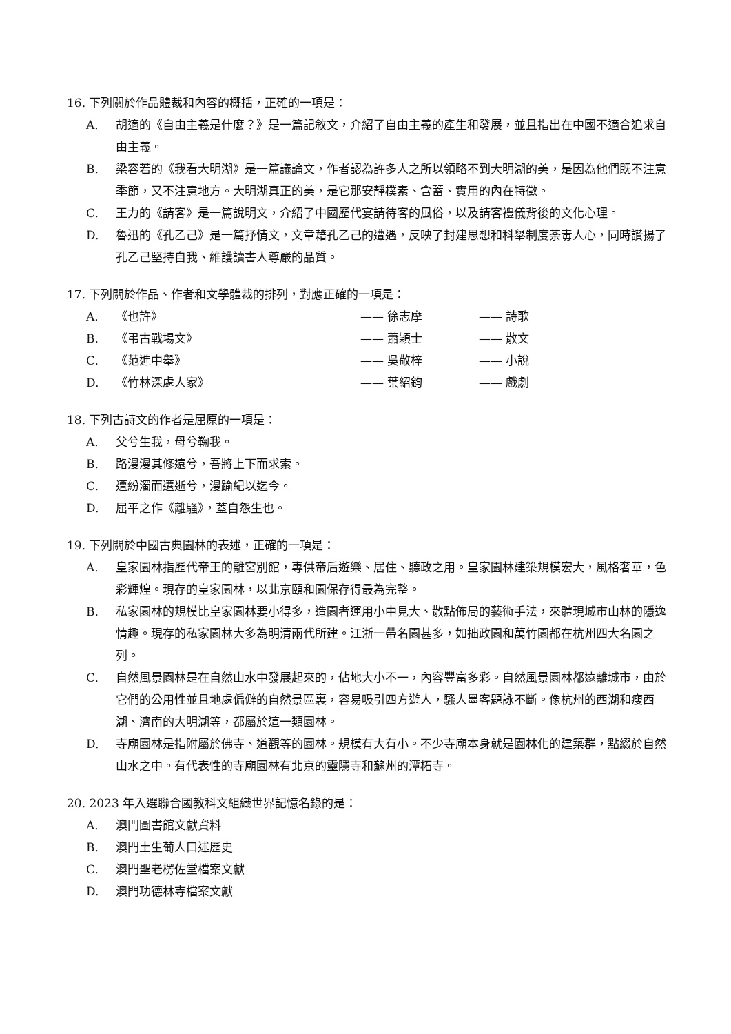16. 下列關於作品體裁和內容的概括，正確的一項是：
A. 胡適的《自由主義是什麼？》是一篇記敘文，介紹了自由主義的產生和發展，並且指出在中國不適合追求自由主義。
B. 梁容若的《我看大明湖》是一篇議論文，作者認為許多人之所以領略不到大明湖的美，是因為他們既不注意季節，又不注意地方。大明湖真正的美，是它那安靜樸素、含蓄、實用的內在特徵。
C. 王力的《請客》是一篇說明文，介紹了中國歷代宴請待客的風俗，以及請客禮儀背後的文化心理。
D. 魯迅的《孔乙己》是一篇抒情文，文章藉孔乙己的遭遇，反映了封建思想和科舉制度荼毒人心，同時讚揚了孔乙己堅持自我、維護讀書人尊嚴的品質。
17. 下列關於作品、作者和文學體裁的排列，對應正確的一項是：
| A. | 《也許》 | —— 徐志摩 | —— 詩歌 |
| B. | 《弔古戰場文》 | —— 蕭穎士 | —— 散文 |
| C. | 《范進中舉》 | —— 吳敬梓 | —— 小說 |
| D. | 《竹林深處人家》 | —— 葉紹鈞 | —— 戲劇 |
18. 下列古詩文的作者是屈原的一項是：
A. 父兮生我，母兮鞠我。
B. 路漫漫其修遠兮，吾將上下而求索。
C. 遭紛濁而遷逝兮，漫踰紀以迄今。
D. 屈平之作《離騷》，蓋自怨生也。
19. 下列關於中國古典園林的表述，正確的一項是：
A. 皇家園林指歷代帝王的離宮別館，專供帝后遊樂、居住、聽政之用。皇家園林建築規模宏大，風格奢華，色彩輝煌。現存的皇家園林，以北京頤和園保存得最為完整。
B. 私家園林的規模比皇家園林要小得多，造園者運用小中見大、散點佈局的藝術手法，來體現城市山林的隱逸情趣。現存的私家園林大多為明清兩代所建。江浙一帶名園甚多，如拙政園和萬竹園都在杭州四大名園之列。
C. 自然風景園林是在自然山水中發展起來的，佔地大小不一，內容豐富多彩。自然風景園林都遠離城市，由於它們的公用性並且地處偏僻的自然景區裏，容易吸引四方遊人，騷人墨客題詠不斷。像杭州的西湖和瘦西湖、濟南的大明湖等，都屬於這一類園林。
D. 寺廟園林是指附屬於佛寺、道觀等的園林。規模有大有小。不少寺廟本身就是園林化的建築群，點綴於自然山水之中。有代表性的寺廟園林有北京的靈隱寺和蘇州的潭柘寺。
20. 2023 年入選聯合國教科文組織世界記憶名錄的是：
A. 澳門圖書館文獻資料
B. 澳門土生葡人口述歷史
C. 澳門聖老楞佐堂檔案文獻
D. 澳門功德林寺檔案文獻